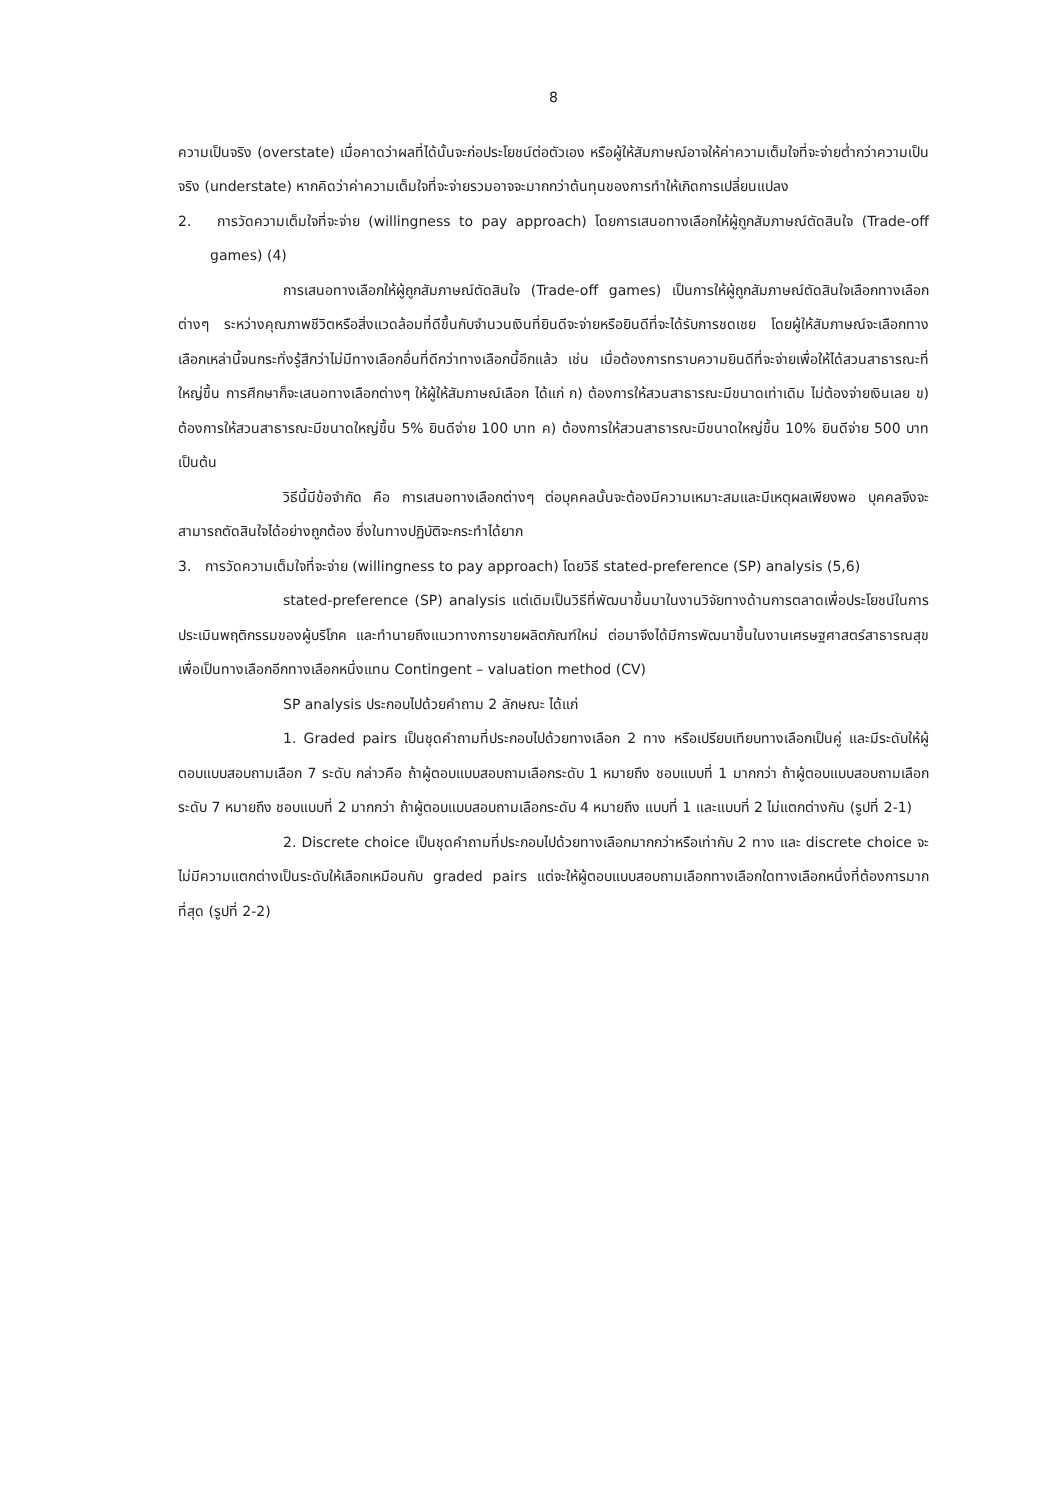8
ความเป็นจริง (overstate) เมื่อคาดว่าผลที่ได้นั้นจะก่อประโยชน์ต่อตัวเอง หรือผู้ให้สัมภาษณ์อาจให้ค่าความเต็มใจที่จะจ่ายต่ำกว่าความเป็นจริง (understate) หากคิดว่าค่าความเต็มใจที่จะจ่ายรวมอาจจะมากกว่าต้นทุนของการทำให้เกิดการเปลี่ยนแปลง
2. การวัดความเต็มใจที่จะจ่าย (willingness to pay approach) โดยการเสนอทางเลือกให้ผู้ถูกสัมภาษณ์ตัดสินใจ (Trade-off games) (4)
การเสนอทางเลือกให้ผู้ถูกสัมภาษณ์ตัดสินใจ (Trade-off games) เป็นการให้ผู้ถูกสัมภาษณ์ตัดสินใจเลือกทางเลือกต่างๆ ระหว่างคุณภาพชีวิตหรือสิ่งแวดล้อมที่ดีขึ้นกับจำนวนเงินที่ยินดีจะจ่ายหรือยินดีที่จะได้รับการชดเชย โดยผู้ให้สัมภาษณ์จะเลือกทางเลือกเหล่านี้จนกระทั่งรู้สึกว่าไม่มีทางเลือกอื่นที่ดีกว่าทางเลือกนี้อีกแล้ว เช่น เมื่อต้องการทราบความยินดีที่จะจ่ายเพื่อให้ได้สวนสาธารณะที่ใหญ่ขึ้น การศึกษาก็จะเสนอทางเลือกต่างๆ ให้ผู้ให้สัมภาษณ์เลือก ได้แก่ ก) ต้องการให้สวนสาธารณะมีขนาดเท่าเดิม ไม่ต้องจ่ายเงินเลย ข) ต้องการให้สวนสาธารณะมีขนาดใหญ่ขึ้น 5% ยินดีจ่าย 100 บาท ค) ต้องการให้สวนสาธารณะมีขนาดใหญ่ขึ้น 10% ยินดีจ่าย 500 บาท เป็นต้น
วิธีนี้มีข้อจำกัด คือ การเสนอทางเลือกต่างๆ ต่อบุคคลนั้นจะต้องมีความเหมาะสมและมีเหตุผลเพียงพอ บุคคลจึงจะสามารถตัดสินใจได้อย่างถูกต้อง ซึ่งในทางปฏิบัติจะกระทำได้ยาก
3. การวัดความเต็มใจที่จะจ่าย (willingness to pay approach) โดยวิธี stated-preference (SP) analysis (5,6)
stated-preference (SP) analysis แต่เดิมเป็นวิธีที่พัฒนาขึ้นมาในงานวิจัยทางด้านการตลาดเพื่อประโยชน์ในการประเมินพฤติกรรมของผู้บริโภค และทำนายถึงแนวทางการขายผลิตภัณฑ์ใหม่ ต่อมาจึงได้มีการพัฒนาขึ้นในงานเศรษฐศาสตร์สาธารณสุขเพื่อเป็นทางเลือกอีกทางเลือกหนึ่งแทน Contingent – valuation method (CV)
SP analysis ประกอบไปด้วยคำถาม 2 ลักษณะ ได้แก่
1. Graded pairs เป็นชุดคำถามที่ประกอบไปด้วยทางเลือก 2 ทาง หรือเปรียบเทียบทางเลือกเป็นคู่ และมีระดับให้ผู้ตอบแบบสอบถามเลือก 7 ระดับ กล่าวคือ ถ้าผู้ตอบแบบสอบถามเลือกระดับ 1 หมายถึง ชอบแบบที่ 1 มากกว่า ถ้าผู้ตอบแบบสอบถามเลือกระดับ 7 หมายถึง ชอบแบบที่ 2 มากกว่า ถ้าผู้ตอบแบบสอบถามเลือกระดับ 4 หมายถึง แบบที่ 1 และแบบที่ 2 ไม่แตกต่างกัน (รูปที่ 2-1)
2. Discrete choice เป็นชุดคำถามที่ประกอบไปด้วยทางเลือกมากกว่าหรือเท่ากับ 2 ทาง และ discrete choice จะไม่มีความแตกต่างเป็นระดับให้เลือกเหมือนกับ graded pairs แต่จะให้ผู้ตอบแบบสอบถามเลือกทางเลือกใดทางเลือกหนึ่งที่ต้องการมากที่สุด (รูปที่ 2-2)